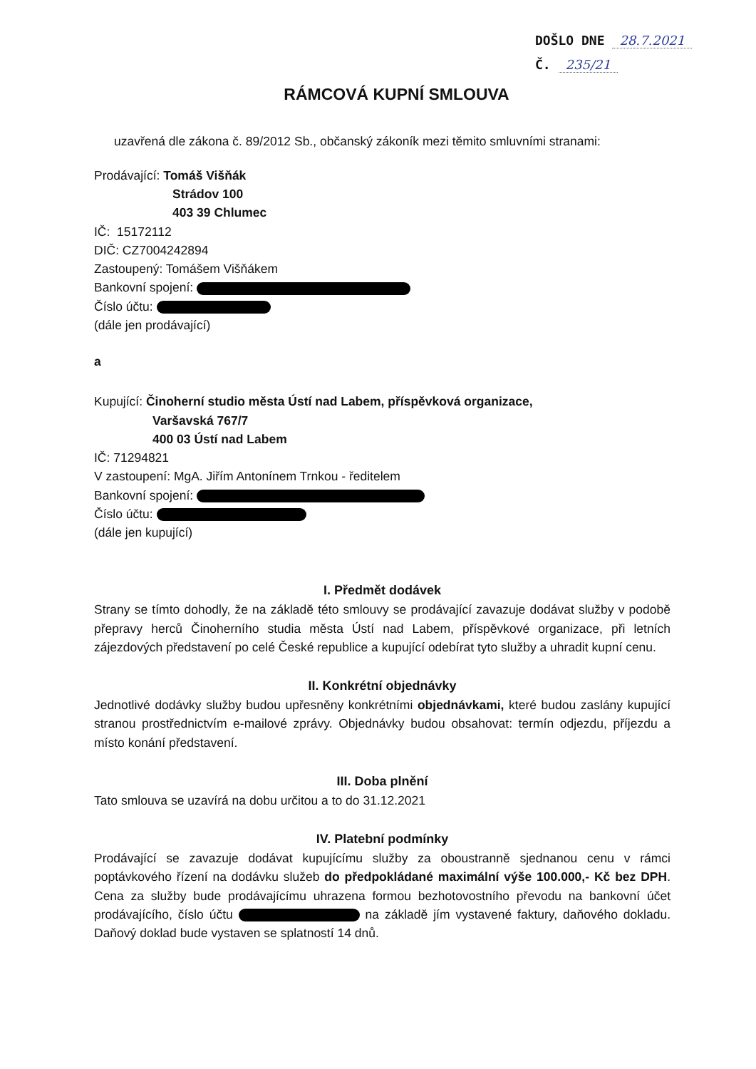DOŠLO DNE 28.7.2021
Č. 235/21
RÁMCOVÁ KUPNÍ SMLOUVA
uzavřená dle zákona č. 89/2012 Sb., občanský zákoník mezi těmito smluvními stranami:
Prodávající: Tomáš Višňák
Strádov 100
403 39 Chlumec
IČ: 15172112
DIČ: CZ7004242894
Zastoupený: Tomášem Višňákem
Bankovní spojení:
Číslo účtu:
(dále jen prodávající)
a
Kupující: Činoherní studio města Ústí nad Labem, příspěvková organizace,
Varšavská 767/7
400 03 Ústí nad Labem
IČ: 71294821
V zastoupení: MgA. Jiřím Antonínem Trnkou - ředitelem
Bankovní spojení:
Číslo účtu:
(dále jen kupující)
I. Předmět dodávek
Strany se tímto dohodly, že na základě této smlouvy se prodávající zavazuje dodávat služby v podobě přepravy herců Činoherního studia města Ústí nad Labem, příspěvkové organizace, při letních zájezdových představení po celé České republice a kupující odebírat tyto služby a uhradit kupní cenu.
II. Konkrétní objednávky
Jednotlivé dodávky služby budou upřesněny konkrétními objednávkami, které budou zaslány kupující stranou prostřednictvím e-mailové zprávy. Objednávky budou obsahovat: termín odjezdu, příjezdu a místo konání představení.
III. Doba plnění
Tato smlouva se uzavírá na dobu určitou a to do 31.12.2021
IV. Platební podmínky
Prodávající se zavazuje dodávat kupujícímu služby za oboustranně sjednanou cenu v rámci poptávkového řízení na dodávku služeb do předpokládané maximální výše 100.000,- Kč bez DPH. Cena za služby bude prodávajícímu uhrazena formou bezhotovostního převodu na bankovní účet prodávajícího, číslo účtu na základě jím vystavené faktury, daňového dokladu. Daňový doklad bude vystaven se splatností 14 dnů.